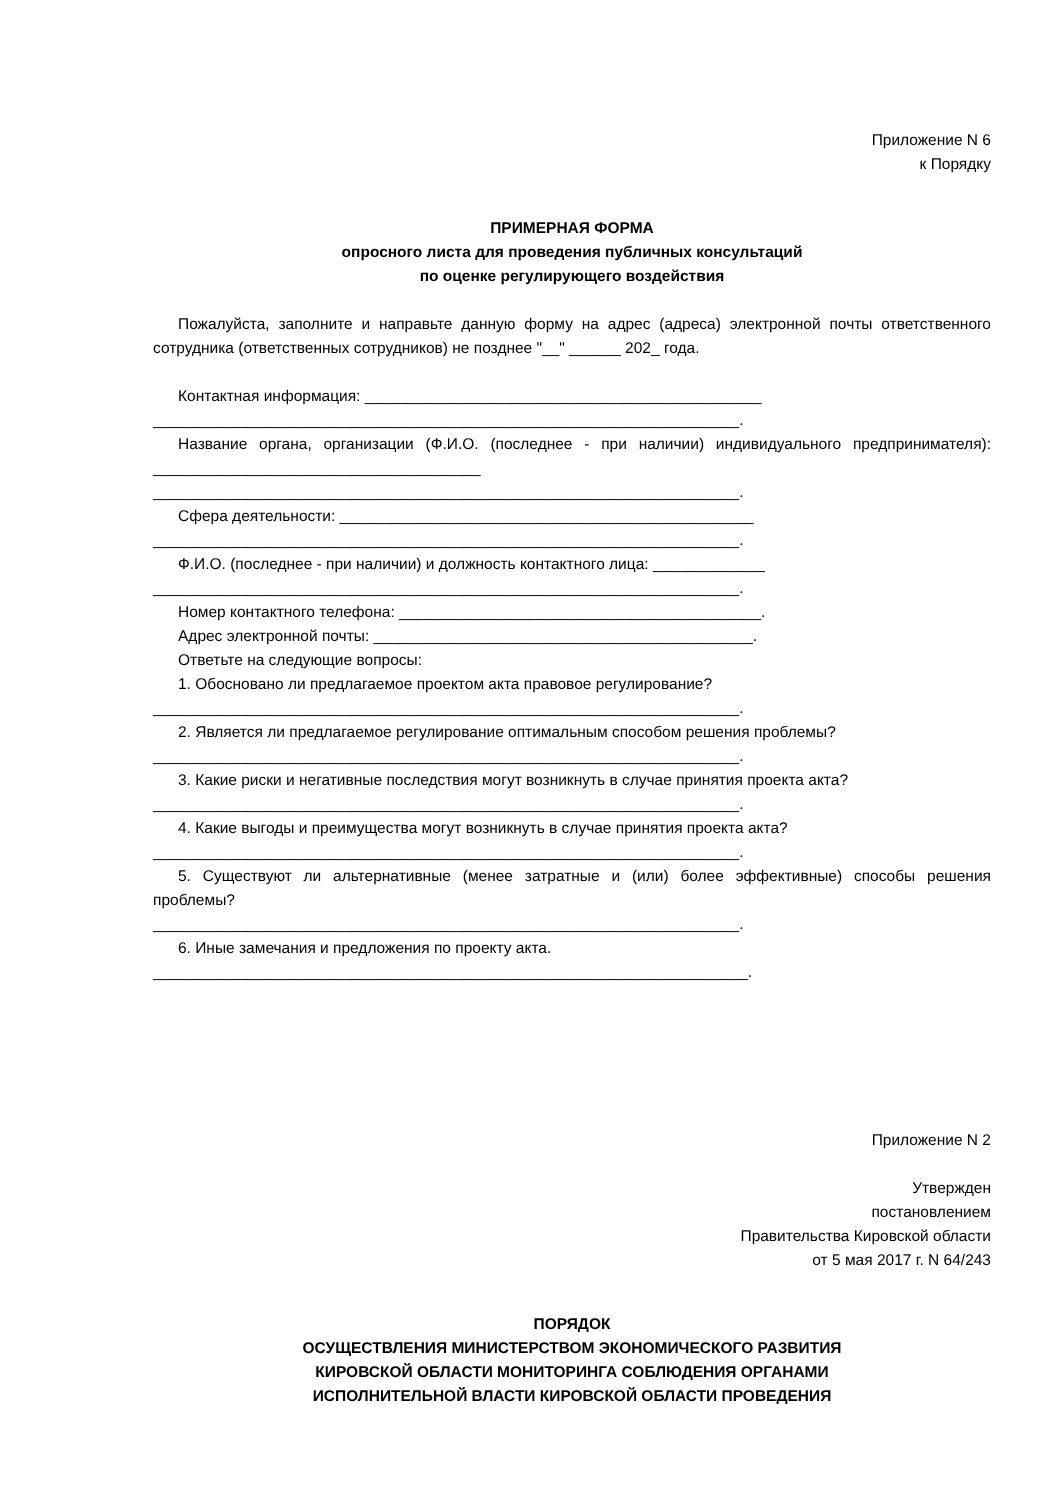Приложение N 6
к Порядку
ПРИМЕРНАЯ ФОРМА
опросного листа для проведения публичных консультаций
по оценке регулирующего воздействия
Пожалуйста, заполните и направьте данную форму на адрес (адреса) электронной почты ответственного сотрудника (ответственных сотрудников) не позднее "__" ______ 202_ года.
Контактная информация: ______________________________________________
____________________________________________________________________.
Название органа, организации (Ф.И.О. (последнее - при наличии) индивидуального предпринимателя): ______________________________________
____________________________________________________________________.
Сфера деятельности: ________________________________________________
____________________________________________________________________.
Ф.И.О. (последнее - при наличии) и должность контактного лица: _____________
____________________________________________________________________.
Номер контактного телефона: __________________________________________.
Адрес электронной почты: ____________________________________________.
Ответьте на следующие вопросы:
1. Обосновано ли предлагаемое проектом акта правовое регулирование?
____________________________________________________________________.
2. Является ли предлагаемое регулирование оптимальным способом решения проблемы?
____________________________________________________________________.
3. Какие риски и негативные последствия могут возникнуть в случае принятия проекта акта?
____________________________________________________________________.
4. Какие выгоды и преимущества могут возникнуть в случае принятия проекта акта?
____________________________________________________________________.
5. Существуют ли альтернативные (менее затратные и (или) более эффективные) способы решения проблемы?
____________________________________________________________________.
6. Иные замечания и предложения по проекту акта.
_____________________________________________________________________.
Приложение N 2
Утвержден
постановлением
Правительства Кировской области
от 5 мая 2017 г. N 64/243
ПОРЯДОК
ОСУЩЕСТВЛЕНИЯ МИНИСТЕРСТВОМ ЭКОНОМИЧЕСКОГО РАЗВИТИЯ
КИРОВСКОЙ ОБЛАСТИ МОНИТОРИНГА СОБЛЮДЕНИЯ ОРГАНАМИ
ИСПОЛНИТЕЛЬНОЙ ВЛАСТИ КИРОВСКОЙ ОБЛАСТИ ПРОВЕДЕНИЯ